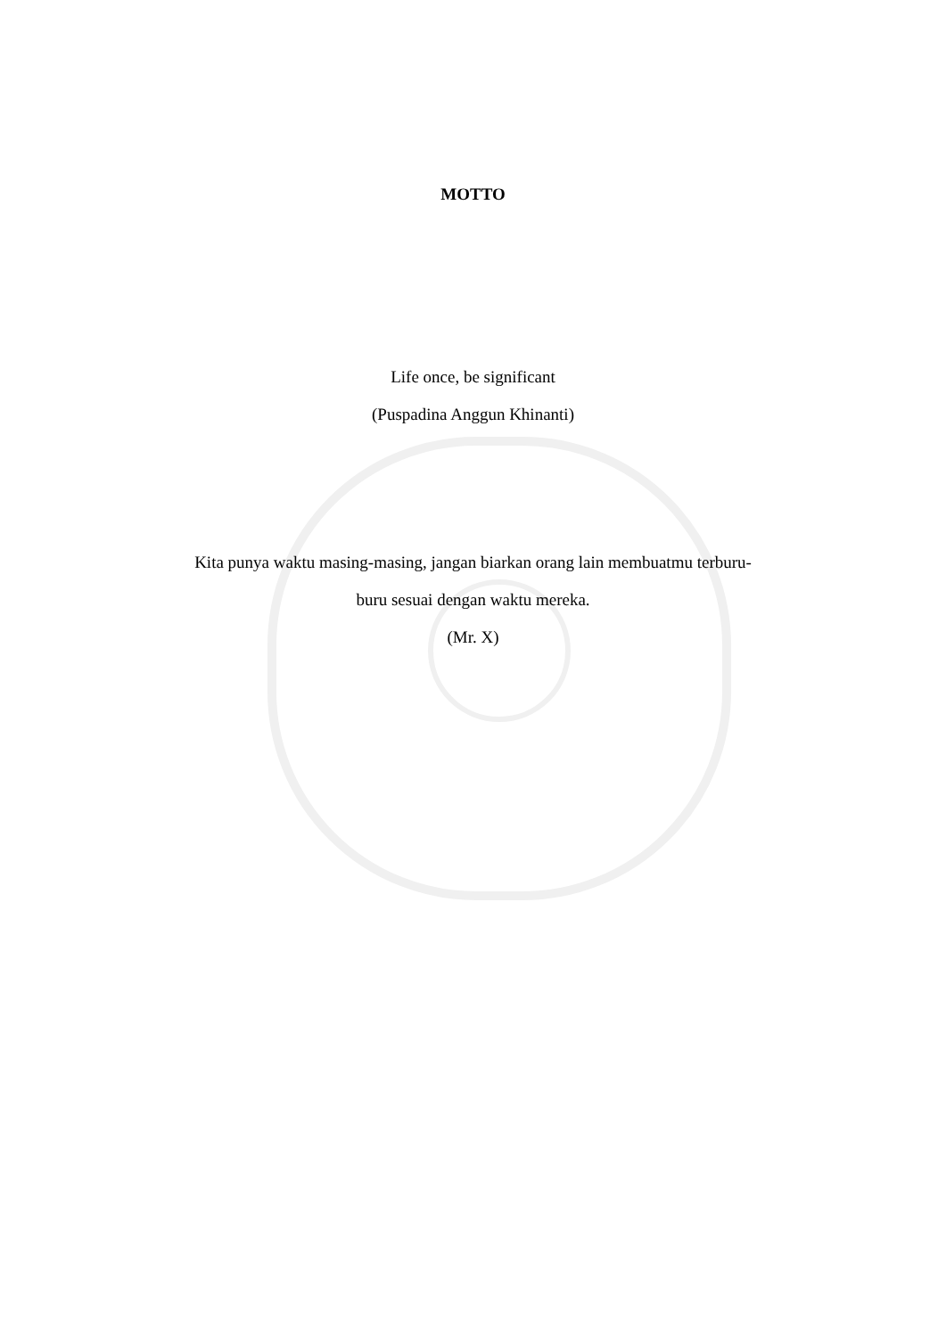MOTTO
Life once, be significant
(Puspadina Anggun Khinanti)
Kita punya waktu masing-masing, jangan biarkan orang lain membuatmu terburu-
buru sesuai dengan waktu mereka.
(Mr. X)